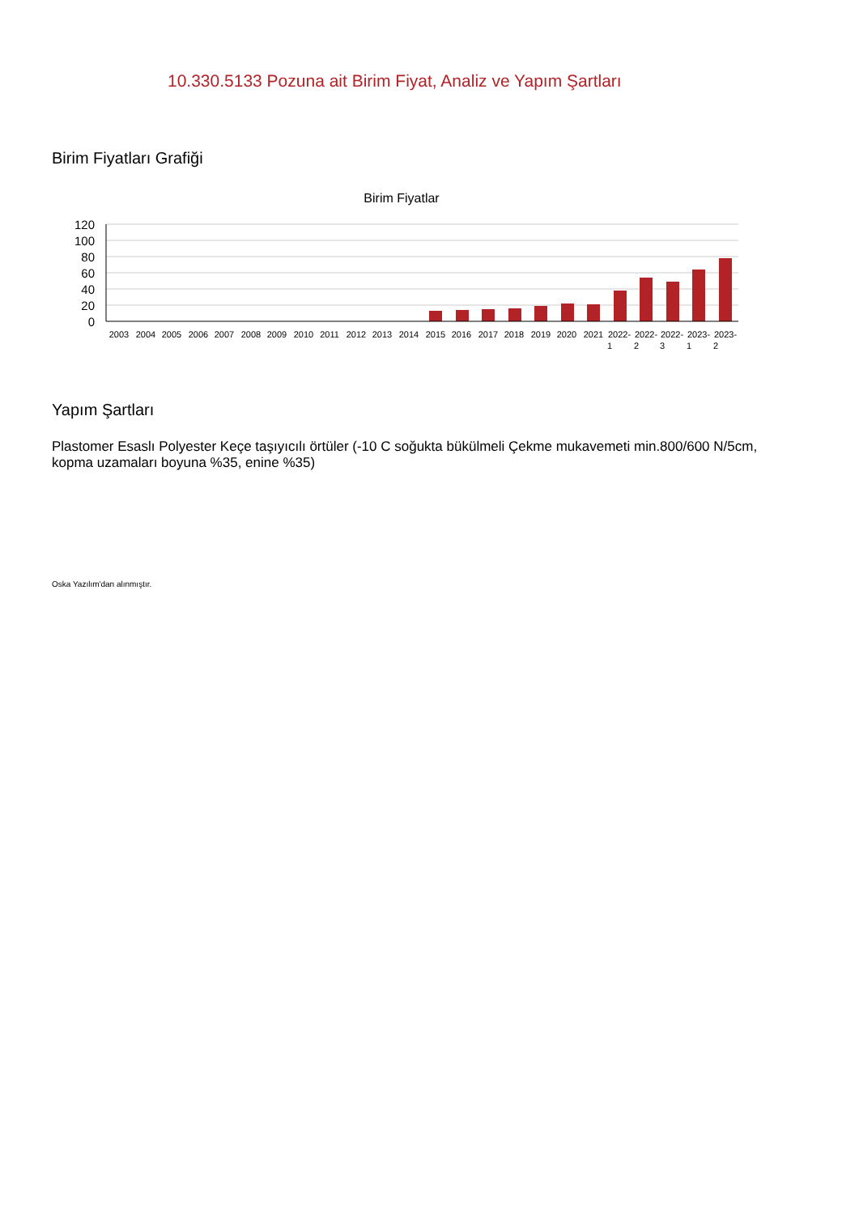10.330.5133 Pozuna ait Birim Fiyat, Analiz ve Yapım Şartları
Birim Fiyatları Grafiği
Birim Fiyatlar
120
100
80
60
40
20
0
2003
2004
2005
2006
2007
2008
2009
2010
2011
2012
2013
2014
2015
2016
2017
2018
2019
2020
2021
2022-
2022-
2022-
2023-
2023-
1
2
3
1
2
Yapım Şartları
Plastomer Esaslı Polyester Keçe taşıyıcılı örtüler (-10 C soğukta bükülmeli Çekme mukavemeti min.800/600 N/5cm, kopma uzamaları boyuna %35, enine %35)
Oska Yazılım'dan alınmıştır.